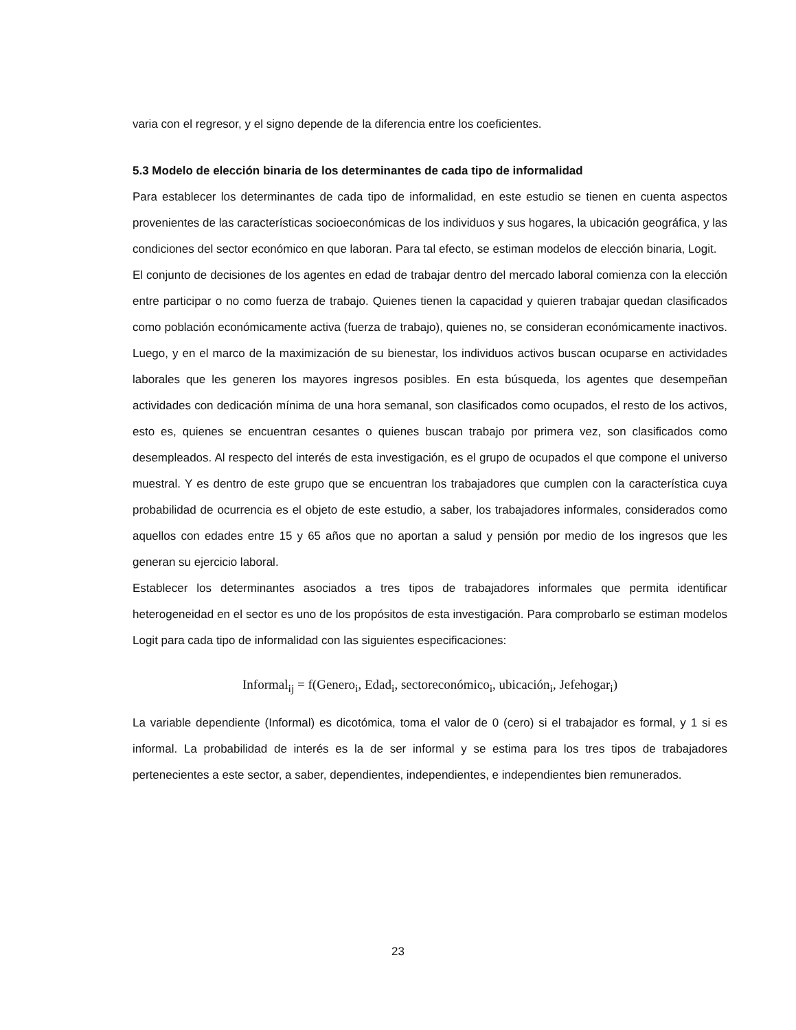varia con el regresor, y el signo depende de la diferencia entre los coeficientes.
5.3 Modelo de elección binaria de los determinantes de cada tipo de informalidad
Para establecer los determinantes de cada tipo de informalidad, en este estudio se tienen en cuenta aspectos provenientes de las características socioeconómicas de los individuos y sus hogares, la ubicación geográfica, y las condiciones del sector económico en que laboran. Para tal efecto, se estiman modelos de elección binaria, Logit.
El conjunto de decisiones de los agentes en edad de trabajar dentro del mercado laboral comienza con la elección entre participar o no como fuerza de trabajo. Quienes tienen la capacidad y quieren trabajar quedan clasificados como población económicamente activa (fuerza de trabajo), quienes no, se consideran económicamente inactivos. Luego, y en el marco de la maximización de su bienestar, los individuos activos buscan ocuparse en actividades laborales que les generen los mayores ingresos posibles. En esta búsqueda, los agentes que desempeñan actividades con dedicación mínima de una hora semanal, son clasificados como ocupados, el resto de los activos, esto es, quienes se encuentran cesantes o quienes buscan trabajo por primera vez, son clasificados como desempleados. Al respecto del interés de esta investigación, es el grupo de ocupados el que compone el universo muestral. Y es dentro de este grupo que se encuentran los trabajadores que cumplen con la característica cuya probabilidad de ocurrencia es el objeto de este estudio, a saber, los trabajadores informales, considerados como aquellos con edades entre 15 y 65 años que no aportan a salud y pensión por medio de los ingresos que les generan su ejercicio laboral.
Establecer los determinantes asociados a tres tipos de trabajadores informales que permita identificar heterogeneidad en el sector es uno de los propósitos de esta investigación. Para comprobarlo se estiman modelos Logit para cada tipo de informalidad con las siguientes especificaciones:
Informal<sub>ij</sub> = f(Genero<sub>i</sub>, Edad<sub>i</sub>, sectoreconómico<sub>i</sub>, ubicación<sub>i</sub>, Jefehogar<sub>i</sub>)
La variable dependiente (Informal) es dicotómica, toma el valor de 0 (cero) si el trabajador es formal, y 1 si es informal. La probabilidad de interés es la de ser informal y se estima para los tres tipos de trabajadores pertenecientes a este sector, a saber, dependientes, independientes, e independientes bien remunerados.
23